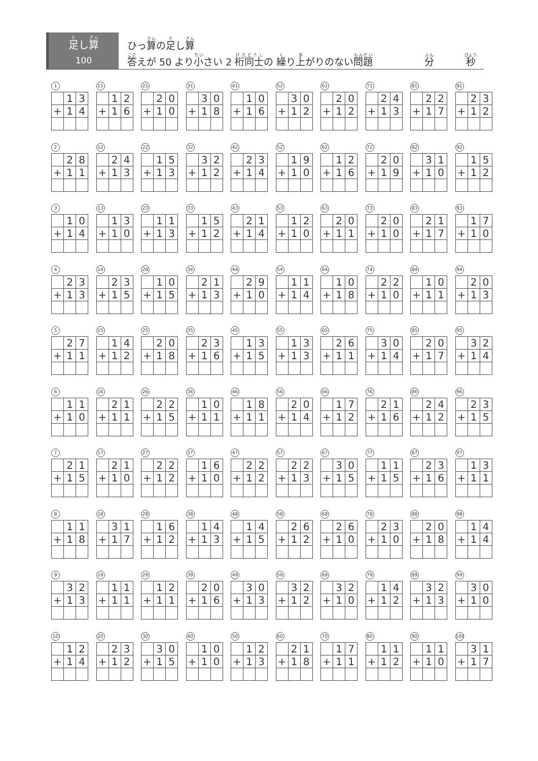足し算
100
ひっ算の足し算
答えが 50 より小さい 2 桁同士の 繰り上がりのない問題 分 秒
1
| | 1 | 3 |
| + | 1 | 4 |
11
| | 1 | 2 |
| + | 1 | 6 |
21
| | 2 | 0 |
| + | 1 | 0 |
31
| | 3 | 0 |
| + | 1 | 8 |
41
| | 1 | 0 |
| + | 1 | 6 |
52
| | 3 | 0 |
| + | 1 | 2 |
61
| | 2 | 0 |
| + | 1 | 2 |
71
| | 2 | 4 |
| + | 1 | 3 |
81
| | 2 | 2 |
| + | 1 | 7 |
91
| | 2 | 3 |
| + | 1 | 2 |
2
| | 2 | 8 |
| + | 1 | 1 |
12
| | 2 | 4 |
| + | 1 | 3 |
22
| | 1 | 5 |
| + | 1 | 3 |
32
| | 3 | 2 |
| + | 1 | 2 |
42
| | 2 | 3 |
| + | 1 | 4 |
52
| | 1 | 9 |
| + | 1 | 0 |
62
| | 1 | 2 |
| + | 1 | 6 |
72
| | 2 | 0 |
| + | 1 | 9 |
82
| | 3 | 1 |
| + | 1 | 0 |
92
| | 1 | 5 |
| + | 1 | 2 |
3
| | 1 | 0 |
| + | 1 | 4 |
13
| | 1 | 3 |
| + | 1 | 0 |
23
| | 1 | 1 |
| + | 1 | 3 |
33
| | 1 | 5 |
| + | 1 | 2 |
43
| | 2 | 1 |
| + | 1 | 4 |
53
| | 1 | 2 |
| + | 1 | 0 |
63
| | 2 | 0 |
| + | 1 | 1 |
73
| | 2 | 0 |
| + | 1 | 0 |
83
| | 2 | 1 |
| + | 1 | 7 |
93
| | 1 | 7 |
| + | 1 | 0 |
4
| | 2 | 3 |
| + | 1 | 3 |
14
| | 2 | 3 |
| + | 1 | 5 |
24
| | 1 | 0 |
| + | 1 | 5 |
34
| | 2 | 1 |
| + | 1 | 3 |
44
| | 2 | 9 |
| + | 1 | 0 |
54
| | 1 | 1 |
| + | 1 | 4 |
64
| | 1 | 0 |
| + | 1 | 8 |
74
| | 2 | 2 |
| + | 1 | 0 |
84
| | 1 | 0 |
| + | 1 | 1 |
94
| | 2 | 0 |
| + | 1 | 3 |
5
| | 2 | 7 |
| + | 1 | 1 |
15
| | 1 | 4 |
| + | 1 | 2 |
25
| | 2 | 0 |
| + | 1 | 8 |
35
| | 2 | 3 |
| + | 1 | 6 |
45
| | 1 | 3 |
| + | 1 | 5 |
55
| | 1 | 3 |
| + | 1 | 3 |
65
| | 2 | 6 |
| + | 1 | 1 |
75
| | 3 | 0 |
| + | 1 | 4 |
85
| | 2 | 0 |
| + | 1 | 7 |
95
| | 3 | 2 |
| + | 1 | 4 |
6
| | 1 | 1 |
| + | 1 | 0 |
16
| | 2 | 1 |
| + | 1 | 1 |
26
| | 2 | 2 |
| + | 1 | 5 |
36
| | 1 | 0 |
| + | 1 | 1 |
46
| | 1 | 8 |
| + | 1 | 1 |
56
| | 2 | 0 |
| + | 1 | 4 |
66
| | 1 | 7 |
| + | 1 | 2 |
76
| | 2 | 1 |
| + | 1 | 6 |
86
| | 2 | 4 |
| + | 1 | 2 |
96
| | 2 | 3 |
| + | 1 | 5 |
7
| | 2 | 1 |
| + | 1 | 5 |
17
| | 2 | 1 |
| + | 1 | 0 |
27
| | 2 | 2 |
| + | 1 | 2 |
37
| | 1 | 6 |
| + | 1 | 0 |
47
| | 2 | 2 |
| + | 1 | 2 |
57
| | 2 | 2 |
| + | 1 | 3 |
67
| | 3 | 0 |
| + | 1 | 5 |
77
| | 1 | 1 |
| + | 1 | 5 |
87
| | 2 | 3 |
| + | 1 | 6 |
97
| | 1 | 3 |
| + | 1 | 1 |
8
| | 1 | 1 |
| + | 1 | 8 |
18
| | 3 | 1 |
| + | 1 | 7 |
28
| | 1 | 6 |
| + | 1 | 2 |
38
| | 1 | 4 |
| + | 1 | 3 |
48
| | 1 | 4 |
| + | 1 | 5 |
58
| | 2 | 6 |
| + | 1 | 2 |
68
| | 2 | 6 |
| + | 1 | 0 |
78
| | 2 | 3 |
| + | 1 | 0 |
88
| | 2 | 0 |
| + | 1 | 8 |
98
| | 1 | 4 |
| + | 1 | 4 |
9
| | 3 | 2 |
| + | 1 | 3 |
19
| | 1 | 1 |
| + | 1 | 1 |
29
| | 1 | 2 |
| + | 1 | 1 |
39
| | 2 | 0 |
| + | 1 | 6 |
49
| | 3 | 0 |
| + | 1 | 3 |
59
| | 3 | 2 |
| + | 1 | 2 |
69
| | 3 | 2 |
| + | 1 | 0 |
79
| | 1 | 4 |
| + | 1 | 2 |
89
| | 3 | 2 |
| + | 1 | 3 |
99
| | 3 | 0 |
| + | 1 | 0 |
10
| | 1 | 2 |
| + | 1 | 4 |
20
| | 2 | 3 |
| + | 1 | 2 |
30
| | 3 | 0 |
| + | 1 | 5 |
40
| | 1 | 0 |
| + | 1 | 0 |
50
| | 1 | 2 |
| + | 1 | 3 |
60
| | 2 | 1 |
| + | 1 | 8 |
70
| | 1 | 7 |
| + | 1 | 1 |
80
| | 1 | 1 |
| + | 1 | 2 |
90
| | 1 | 1 |
| + | 1 | 0 |
100
| | 3 | 1 |
| + | 1 | 7 |